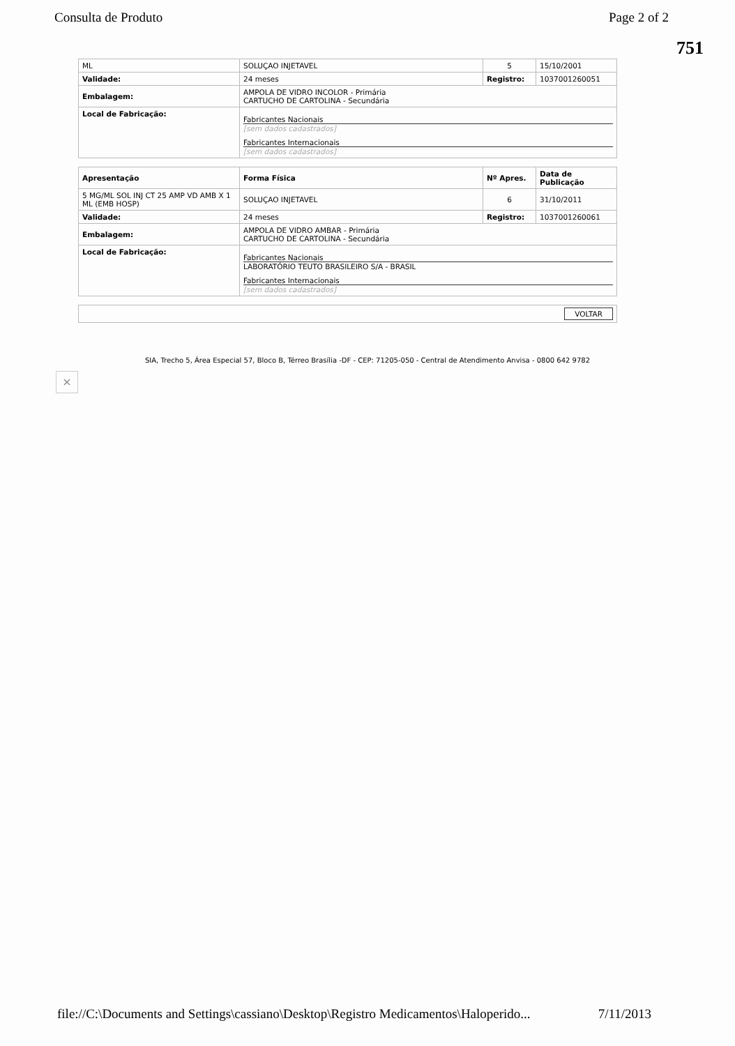Consulta de Produto Page 2 of 2
751
| ML | SOLUÇAO INJETAVEL | 5 | 15/10/2001 |
| Validade: | 24 meses | Registro: | 1037001260051 |
| Embalagem: | AMPOLA DE VIDRO INCOLOR - Primária CARTUCHO DE CARTOLINA - Secundária | | |
| Local de Fabricação: | Fabricantes Nacionais [sem dados cadastrados] Fabricantes Internacionais [sem dados cadastrados] | | |
| Apresentação | Forma Física | Nº Apres. | Data de Publicação |
| 5 MG/ML SOL INJ CT 25 AMP VD AMB X 1 ML (EMB HOSP) | SOLUÇAO INJETAVEL | 6 | 31/10/2011 |
| Validade: | 24 meses | Registro: | 1037001260061 |
| Embalagem: | AMPOLA DE VIDRO AMBAR - Primária CARTUCHO DE CARTOLINA - Secundária | | |
| Local de Fabricação: | Fabricantes Nacionais LABORATÓRIO TEUTO BRASILEIRO S/A - BRASIL Fabricantes Internacionais [sem dados cadastrados] | | |
| VOLTAR | | | |
SIA, Trecho 5, Área Especial 57, Bloco B, Térreo Brasília -DF - CEP: 71205-050 - Central de Atendimento Anvisa - 0800 642 9782
×
file://C:\Documents and Settings\cassiano\Desktop\Registro Medicamentos\Haloperido... 7/11/2013